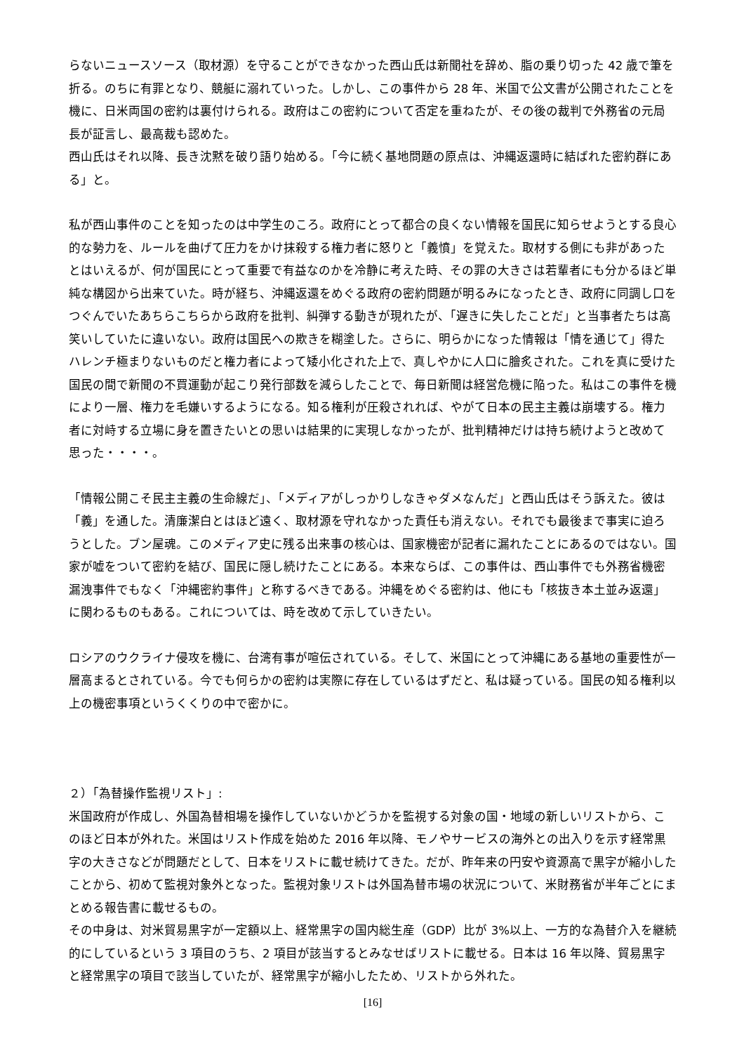らないニュースソース（取材源）を守ることができなかった西山氏は新聞社を辞め、脂の乗り切った 42 歳で筆を折る。のちに有罪となり、競艇に溺れていった。しかし、この事件から 28 年、米国で公文書が公開されたことを機に、日米両国の密約は裏付けられる。政府はこの密約について否定を重ねたが、その後の裁判で外務省の元局長が証言し、最高裁も認めた。
西山氏はそれ以降、長き沈黙を破り語り始める。「今に続く基地問題の原点は、沖縄返還時に結ばれた密約群にある」と。
私が西山事件のことを知ったのは中学生のころ。政府にとって都合の良くない情報を国民に知らせようとする良心的な勢力を、ルールを曲げて圧力をかけ抹殺する権力者に怒りと「義憤」を覚えた。取材する側にも非があったとはいえるが、何が国民にとって重要で有益なのかを冷静に考えた時、その罪の大きさは若輩者にも分かるほど単純な構図から出来ていた。時が経ち、沖縄返還をめぐる政府の密約問題が明るみになったとき、政府に同調し口をつぐんでいたあちらこちらから政府を批判、糾弾する動きが現れたが、「遅きに失したことだ」と当事者たちは高笑いしていたに違いない。政府は国民への欺きを糊塗した。さらに、明らかになった情報は「情を通じて」得たハレンチ極まりないものだと権力者によって矮小化された上で、真しやかに人口に膾炙された。これを真に受けた国民の間で新聞の不買運動が起こり発行部数を減らしたことで、毎日新聞は経営危機に陥った。私はこの事件を機により一層、権力を毛嫌いするようになる。知る権利が圧殺されれば、やがて日本の民主主義は崩壊する。権力者に対峙する立場に身を置きたいとの思いは結果的に実現しなかったが、批判精神だけは持ち続けようと改めて思った・・・・。
「情報公開こそ民主主義の生命線だ」、「メディアがしっかりしなきゃダメなんだ」と西山氏はそう訴えた。彼は「義」を通した。清廉潔白とはほど遠く、取材源を守れなかった責任も消えない。それでも最後まで事実に迫ろうとした。ブン屋魂。このメディア史に残る出来事の核心は、国家機密が記者に漏れたことにあるのではない。国家が嘘をついて密約を結び、国民に隠し続けたことにある。本来ならば、この事件は、西山事件でも外務省機密漏洩事件でもなく「沖縄密約事件」と称するべきである。沖縄をめぐる密約は、他にも「核抜き本土並み返還」に関わるものもある。これについては、時を改めて示していきたい。
ロシアのウクライナ侵攻を機に、台湾有事が喧伝されている。そして、米国にとって沖縄にある基地の重要性が一層高まるとされている。今でも何らかの密約は実際に存在しているはずだと、私は疑っている。国民の知る権利以上の機密事項というくくりの中で密かに。
２）「為替操作監視リスト」:
米国政府が作成し、外国為替相場を操作していないかどうかを監視する対象の国・地域の新しいリストから、このほど日本が外れた。米国はリスト作成を始めた 2016 年以降、モノやサービスの海外との出入りを示す経常黒字の大きさなどが問題だとして、日本をリストに載せ続けてきた。だが、昨年来の円安や資源高で黒字が縮小したことから、初めて監視対象外となった。監視対象リストは外国為替市場の状況について、米財務省が半年ごとにまとめる報告書に載せるもの。
その中身は、対米貿易黒字が一定額以上、経常黒字の国内総生産（GDP）比が 3%以上、一方的な為替介入を継続的にしているという 3 項目のうち、2 項目が該当するとみなせばリストに載せる。日本は 16 年以降、貿易黒字と経常黒字の項目で該当していたが、経常黒字が縮小したため、リストから外れた。
[16]